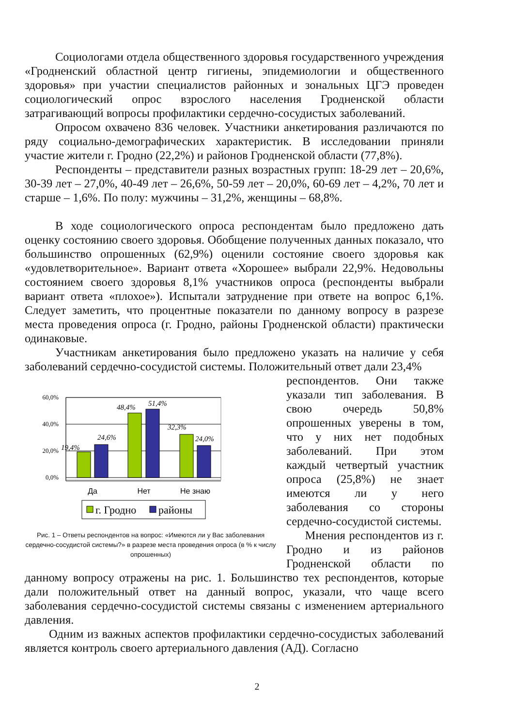Социологами отдела общественного здоровья государственного учреждения «Гродненский областной центр гигиены, эпидемиологии и общественного здоровья» при участии специалистов районных и зональных ЦГЭ проведен социологический опрос взрослого населения Гродненской области затрагивающий вопросы профилактики сердечно-сосудистых заболеваний.
Опросом охвачено 836 человек. Участники анкетирования различаются по ряду социально-демографических характеристик. В исследовании приняли участие жители г. Гродно (22,2%) и районов Гродненской области (77,8%).
Респонденты – представители разных возрастных групп: 18-29 лет – 20,6%, 30-39 лет – 27,0%, 40-49 лет – 26,6%, 50-59 лет – 20,0%, 60-69 лет – 4,2%, 70 лет и старше – 1,6%. По полу: мужчины – 31,2%, женщины – 68,8%.
В ходе социологического опроса респондентам было предложено дать оценку состоянию своего здоровья. Обобщение полученных данных показало, что большинство опрошенных (62,9%) оценили состояние своего здоровья как «удовлетворительное». Вариант ответа «Хорошее» выбрали 22,9%. Недовольны состоянием своего здоровья 8,1% участников опроса (респонденты выбрали вариант ответа «плохое»). Испытали затруднение при ответе на вопрос 6,1%. Следует заметить, что процентные показатели по данному вопросу в разрезе места проведения опроса (г. Гродно, районы Гродненской области) практически одинаковые.
Участникам анкетирования было предложено указать на наличие у себя заболеваний сердечно-сосудистой системы. Положительный ответ дали 23,4%
60,0%
40,0%
20,0%
0,0%
19,4%
24,6%
48,4%
51,4%
32,3%
24,0%
Да
Нет
Не знаю
г. Гродно
районы
Рис. 1 – Ответы респондентов на вопрос: «Имеются ли у Вас заболевания сердечно-сосудистой системы?» в разрезе места проведения опроса (в % к числу опрошенных)
респондентов. Они также указали тип заболевания. В свою очередь 50,8% опрошенных уверены в том, что у них нет подобных заболеваний. При этом каждый четвертый участник опроса (25,8%) не знает имеются ли у него заболевания со стороны сердечно-сосудистой системы.
Мнения респондентов из г. Гродно и из районов Гродненской области по данному вопросу отражены на рис. 1. Большинство тех респондентов, которые дали положительный ответ на данный вопрос, указали, что чаще всего заболевания сердечно-сосудистой системы связаны с изменением артериального давления.
Одним из важных аспектов профилактики сердечно-сосудистых заболеваний является контроль своего артериального давления (АД). Согласно
2